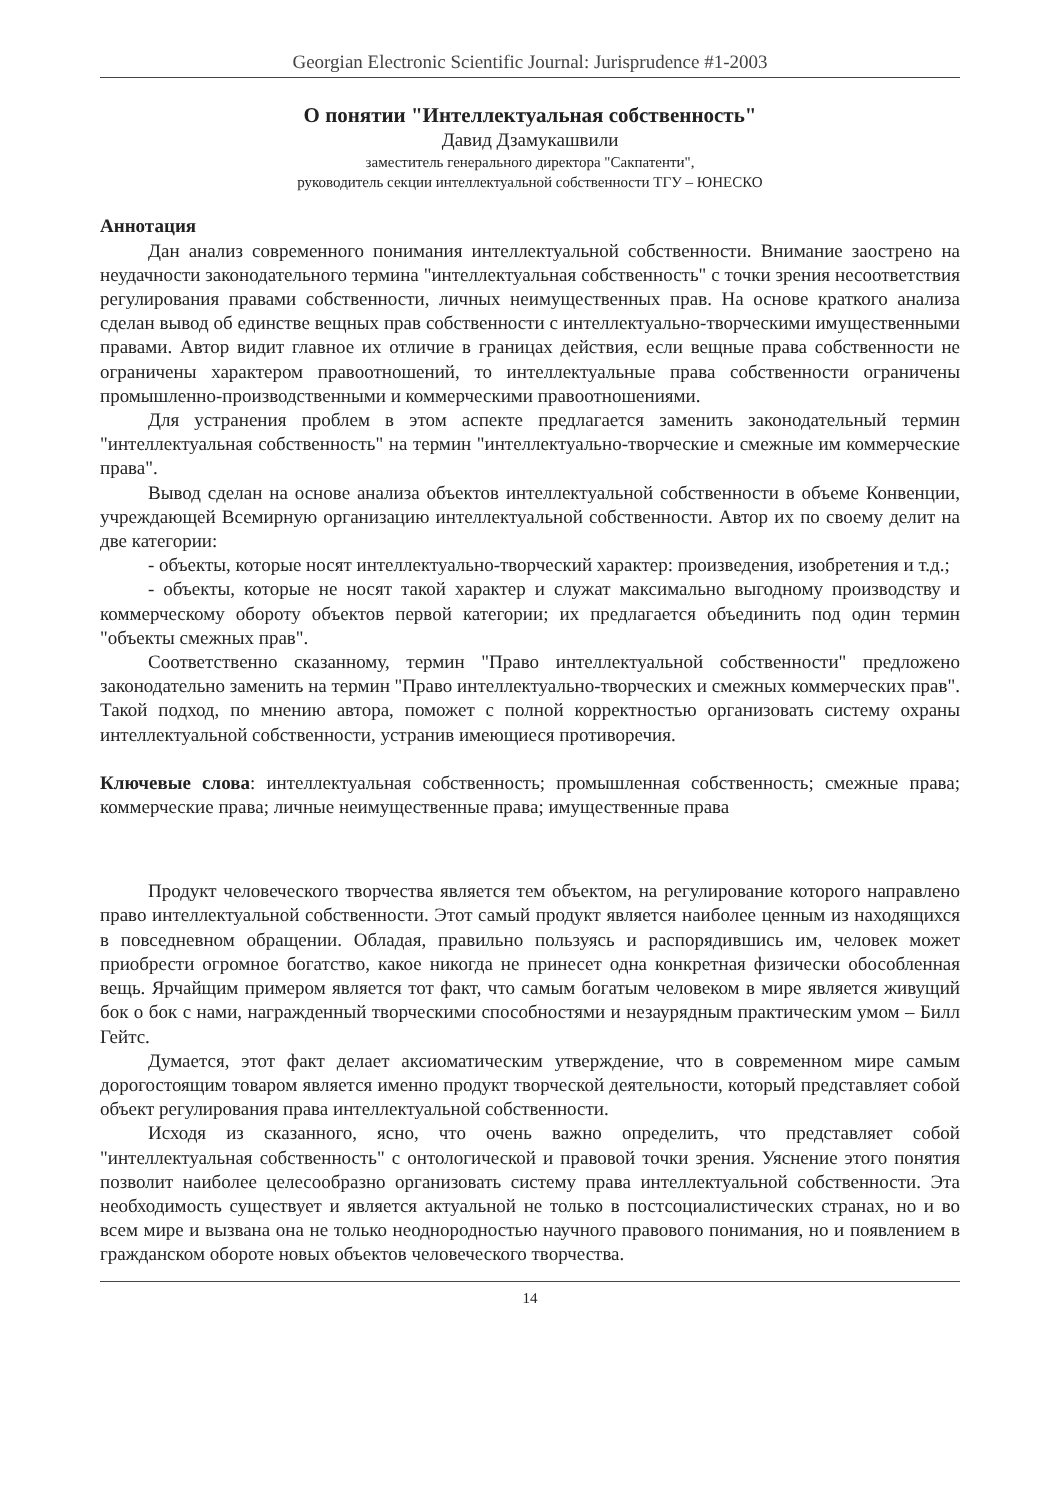Georgian Electronic Scientific Journal: Jurisprudence #1-2003
О понятии "Интеллектуальная собственность"
Давид Дзамукашвили
заместитель генерального директора "Сакпатенти",
руководитель секции интеллектуальной собственности ТГУ – ЮНЕСКО
Аннотация
Дан анализ современного понимания интеллектуальной собственности. Внимание заострено на неудачности законодательного термина "интеллектуальная собственность" с точки зрения несоответствия регулирования правами собственности, личных неимущественных прав. На основе краткого анализа сделан вывод об единстве вещных прав собственности с интеллектуально-творческими имущественными правами. Автор видит главное их отличие в границах действия, если вещные права собственности не ограничены характером правоотношений, то интеллектуальные права собственности ограничены промышленно-производственными и коммерческими правоотношениями.
Для устранения проблем в этом аспекте предлагается заменить законодательный термин "интеллектуальная собственность" на термин "интеллектуально-творческие и смежные им коммерческие права".
Вывод сделан на основе анализа объектов интеллектуальной собственности в объеме Конвенции, учреждающей Всемирную организацию интеллектуальной собственности. Автор их по своему делит на две категории:
- объекты, которые носят интеллектуально-творческий характер: произведения, изобретения и т.д.;
- объекты, которые не носят такой характер и служат максимально выгодному производству и коммерческому обороту объектов первой категории; их предлагается объединить под один термин "объекты смежных прав".
Соответственно сказанному, термин "Право интеллектуальной собственности" предложено законодательно заменить на термин "Право интеллектуально-творческих и смежных коммерческих прав". Такой подход, по мнению автора, поможет с полной корректностью организовать систему охраны интеллектуальной собственности, устранив имеющиеся противоречия.
Ключевые слова: интеллектуальная собственность; промышленная собственность; смежные права; коммерческие права; личные неимущественные права; имущественные права
Продукт человеческого творчества является тем объектом, на регулирование которого направлено право интеллектуальной собственности. Этот самый продукт является наиболее ценным из находящихся в повседневном обращении. Обладая, правильно пользуясь и распорядившись им, человек может приобрести огромное богатство, какое никогда не принесет одна конкретная физически обособленная вещь. Ярчайщим примером является тот факт, что самым богатым человеком в мире является живущий бок о бок с нами, награжденный творческими способностями и незаурядным практическим умом – Билл Гейтс.
Думается, этот факт делает аксиоматическим утверждение, что в современном мире самым дорогостоящим товаром является именно продукт творческой деятельности, который представляет собой объект регулирования права интеллектуальной собственности.
Исходя из сказанного, ясно, что очень важно определить, что представляет собой "интеллектуальная собственность" с онтологической и правовой точки зрения. Уяснение этого понятия позволит наиболее целесообразно организовать систему права интеллектуальной собственности. Эта необходимость существует и является актуальной не только в постсоциалистических странах, но и во всем мире и вызвана она не только неоднородностью научного правового понимания, но и появлением в гражданском обороте новых объектов человеческого творчества.
14